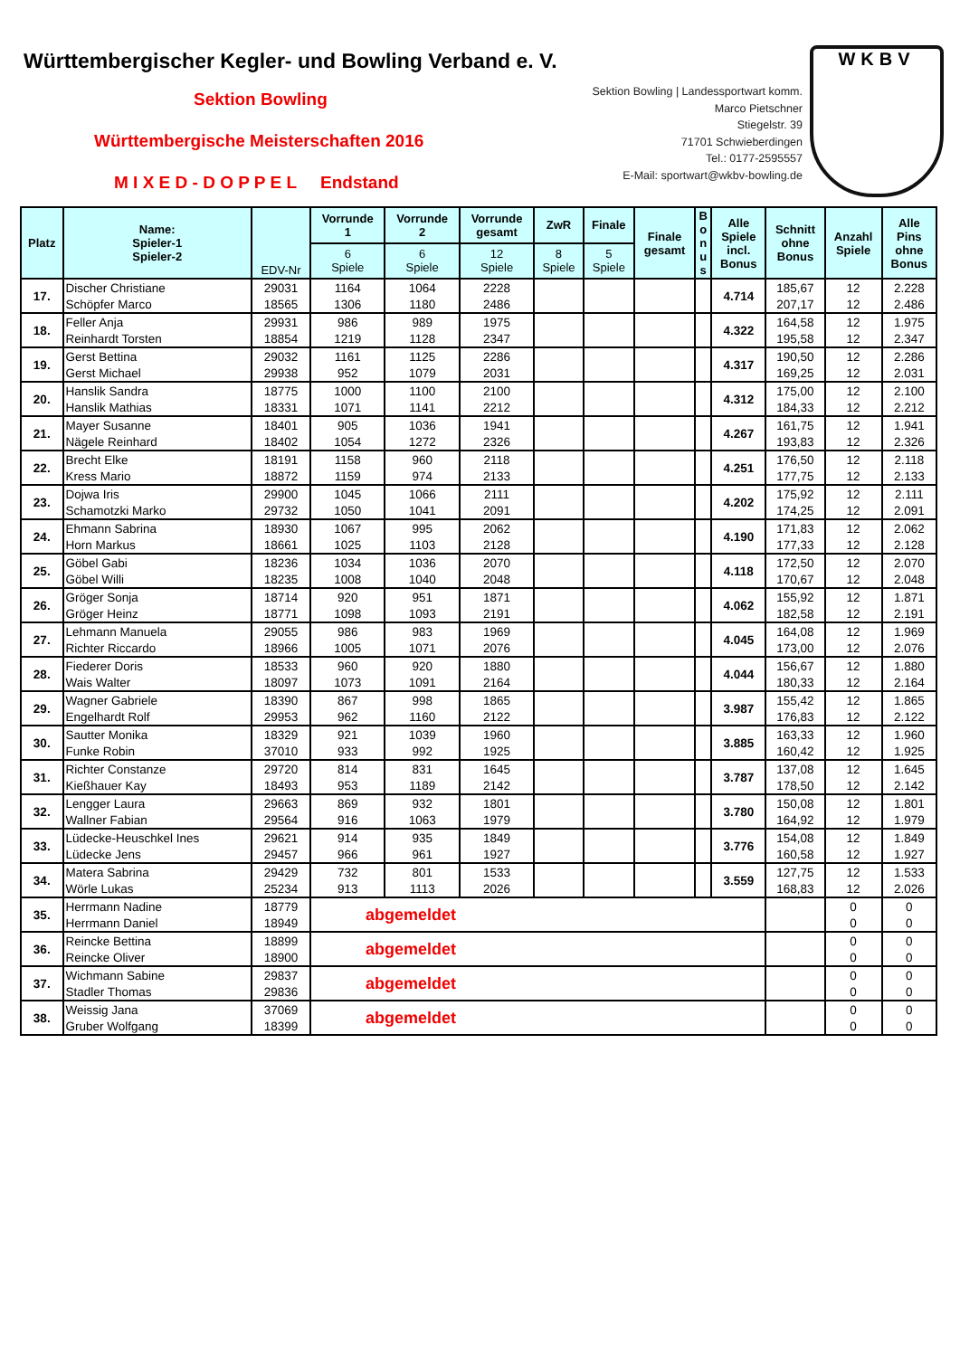Württembergischer Kegler- und Bowling Verband e. V.
Sektion Bowling
Württembergische Meisterschaften 2016
M I X E D - D O P P E L Endstand
Sektion Bowling | Landessportwart komm.
Marco Pietschner
Stiegelstr. 39
71701 Schwieberdingen
Tel.: 0177-2595557
E-Mail: sportwart@wkbv-bowling.de
WKBV
| Platz | Name: Spieler-1 Spieler-2 | EDV-Nr | Vorrunde 1 | Vorrunde 2 | Vorrunde gesamt | ZwR | Finale | Finale gesamt | B o n u s | Alle Spiele incl. Bonus | Schnitt ohne Bonus | Anzahl Spiele | Alle Pins ohne Bonus |
| --- | --- | --- | --- | --- | --- | --- | --- | --- | --- | --- | --- | --- | --- |
| | | | 6 Spiele | 6 Spiele | 12 Spiele | 8 Spiele | 5 Spiele | | | | | | |
| 17. | Discher Christiane | 29031 | 1164 | 1064 | 2228 | | | | | 4.714 | 185,67 | 12 | 2.228 |
| | Schöpfer Marco | 18565 | 1306 | 1180 | 2486 | | | | | | 207,17 | 12 | 2.486 |
| 18. | Feller Anja | 29931 | 986 | 989 | 1975 | | | | | 4.322 | 164,58 | 12 | 1.975 |
| | Reinhardt Torsten | 18854 | 1219 | 1128 | 2347 | | | | | | 195,58 | 12 | 2.347 |
| 19. | Gerst Bettina | 29032 | 1161 | 1125 | 2286 | | | | | 4.317 | 190,50 | 12 | 2.286 |
| | Gerst Michael | 29938 | 952 | 1079 | 2031 | | | | | | 169,25 | 12 | 2.031 |
| 20. | Hanslik Sandra | 18775 | 1000 | 1100 | 2100 | | | | | 4.312 | 175,00 | 12 | 2.100 |
| | Hanslik Mathias | 18331 | 1071 | 1141 | 2212 | | | | | | 184,33 | 12 | 2.212 |
| 21. | Mayer Susanne | 18401 | 905 | 1036 | 1941 | | | | | 4.267 | 161,75 | 12 | 1.941 |
| | Nägele Reinhard | 18402 | 1054 | 1272 | 2326 | | | | | | 193,83 | 12 | 2.326 |
| 22. | Brecht Elke | 18191 | 1158 | 960 | 2118 | | | | | 4.251 | 176,50 | 12 | 2.118 |
| | Kress Mario | 18872 | 1159 | 974 | 2133 | | | | | | 177,75 | 12 | 2.133 |
| 23. | Dojwa Iris | 29900 | 1045 | 1066 | 2111 | | | | | 4.202 | 175,92 | 12 | 2.111 |
| | Schamotzki Marko | 29732 | 1050 | 1041 | 2091 | | | | | | 174,25 | 12 | 2.091 |
| 24. | Ehmann Sabrina | 18930 | 1067 | 995 | 2062 | | | | | 4.190 | 171,83 | 12 | 2.062 |
| | Horn Markus | 18661 | 1025 | 1103 | 2128 | | | | | | 177,33 | 12 | 2.128 |
| 25. | Göbel Gabi | 18236 | 1034 | 1036 | 2070 | | | | | 4.118 | 172,50 | 12 | 2.070 |
| | Göbel Willi | 18235 | 1008 | 1040 | 2048 | | | | | | 170,67 | 12 | 2.048 |
| 26. | Gröger Sonja | 18714 | 920 | 951 | 1871 | | | | | 4.062 | 155,92 | 12 | 1.871 |
| | Gröger Heinz | 18771 | 1098 | 1093 | 2191 | | | | | | 182,58 | 12 | 2.191 |
| 27. | Lehmann Manuela | 29055 | 986 | 983 | 1969 | | | | | 4.045 | 164,08 | 12 | 1.969 |
| | Richter Riccardo | 18966 | 1005 | 1071 | 2076 | | | | | | 173,00 | 12 | 2.076 |
| 28. | Fiederer Doris | 18533 | 960 | 920 | 1880 | | | | | 4.044 | 156,67 | 12 | 1.880 |
| | Wais Walter | 18097 | 1073 | 1091 | 2164 | | | | | | 180,33 | 12 | 2.164 |
| 29. | Wagner Gabriele | 18390 | 867 | 998 | 1865 | | | | | 3.987 | 155,42 | 12 | 1.865 |
| | Engelhardt Rolf | 29953 | 962 | 1160 | 2122 | | | | | | 176,83 | 12 | 2.122 |
| 30. | Sautter Monika | 18329 | 921 | 1039 | 1960 | | | | | 3.885 | 163,33 | 12 | 1.960 |
| | Funke Robin | 37010 | 933 | 992 | 1925 | | | | | | 160,42 | 12 | 1.925 |
| 31. | Richter Constanze | 29720 | 814 | 831 | 1645 | | | | | 3.787 | 137,08 | 12 | 1.645 |
| | Kießhauer Kay | 18493 | 953 | 1189 | 2142 | | | | | | 178,50 | 12 | 2.142 |
| 32. | Lengger Laura | 29663 | 869 | 932 | 1801 | | | | | 3.780 | 150,08 | 12 | 1.801 |
| | Wallner Fabian | 29564 | 916 | 1063 | 1979 | | | | | | 164,92 | 12 | 1.979 |
| 33. | Lüdecke-Heuschkel Ines | 29621 | 914 | 935 | 1849 | | | | | 3.776 | 154,08 | 12 | 1.849 |
| | Lüdecke Jens | 29457 | 966 | 961 | 1927 | | | | | | 160,58 | 12 | 1.927 |
| 34. | Matera Sabrina | 29429 | 732 | 801 | 1533 | | | | | 3.559 | 127,75 | 12 | 1.533 |
| | Wörle Lukas | 25234 | 913 | 1113 | 2026 | | | | | | 168,83 | 12 | 2.026 |
| 35. | Herrmann Nadine | 18779 | abgemeldet | | | | | | | | | 0 | 0 |
| | Herrmann Daniel | 18949 | | | | | | | | | | 0 | 0 |
| 36. | Reincke Bettina | 18899 | abgemeldet | | | | | | | | | 0 | 0 |
| | Reincke Oliver | 18900 | | | | | | | | | | 0 | 0 |
| 37. | Wichmann Sabine | 29837 | abgemeldet | | | | | | | | | 0 | 0 |
| | Stadler Thomas | 29836 | | | | | | | | | | 0 | 0 |
| 38. | Weissig Jana | 37069 | abgemeldet | | | | | | | | | 0 | 0 |
| | Gruber Wolfgang | 18399 | | | | | | | | | | 0 | 0 |